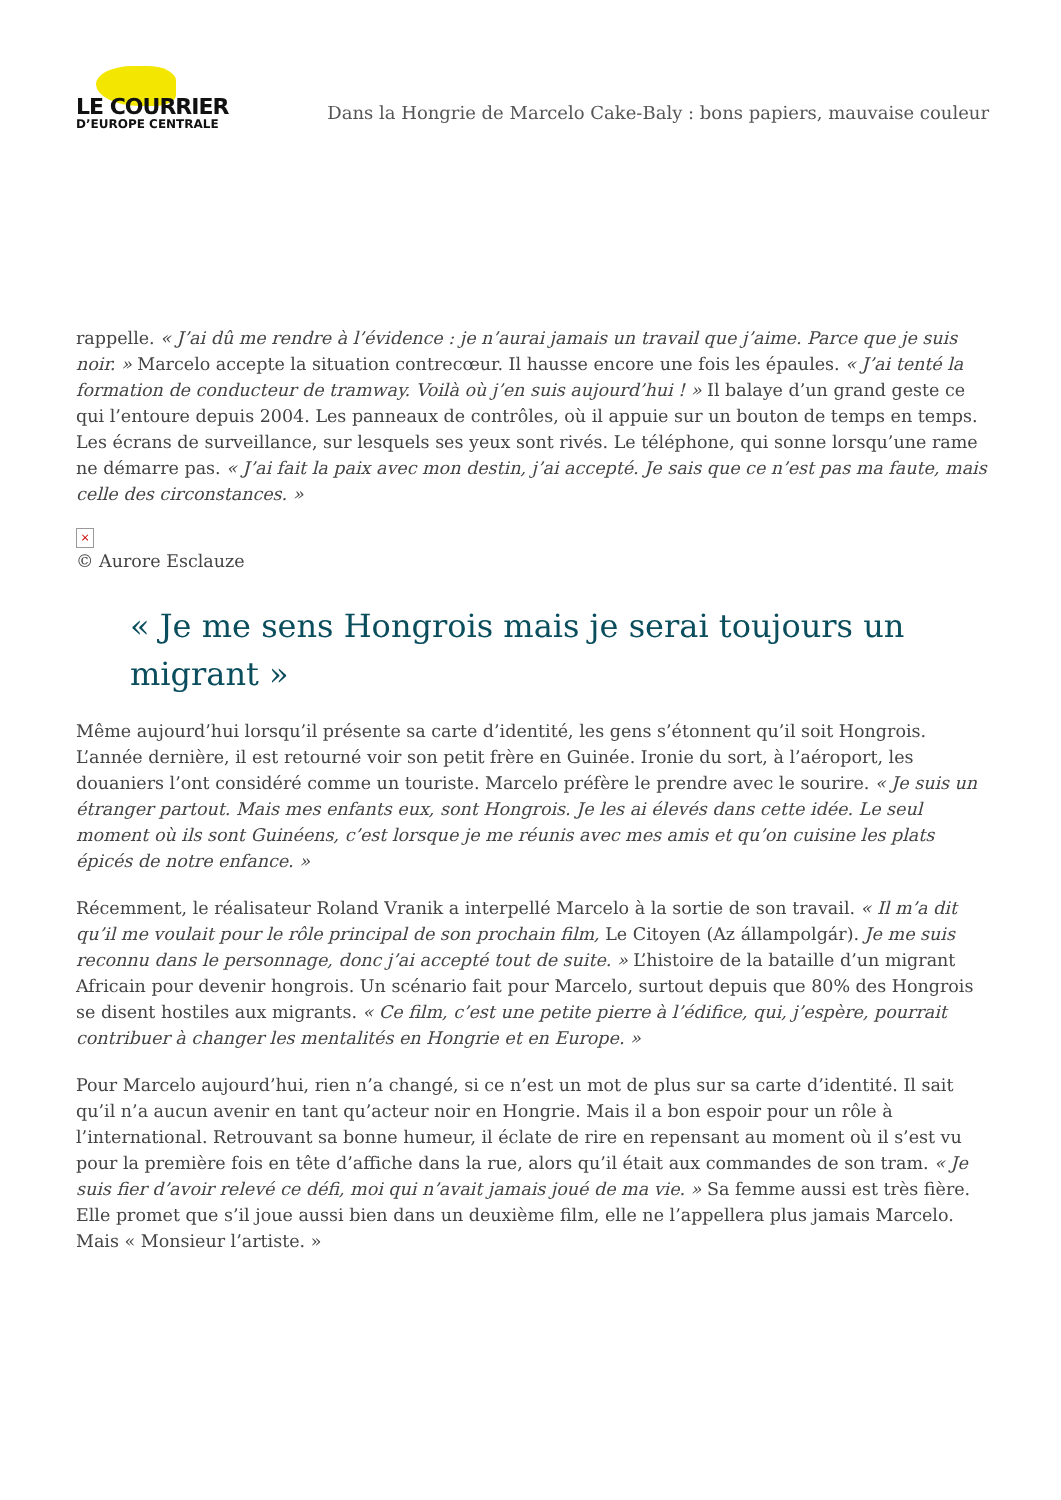LE COURRIER
D’EUROPE CENTRALE
Dans la Hongrie de Marcelo Cake-Baly : bons papiers, mauvaise couleur
rappelle. « J’ai dû me rendre à l’évidence : je n’aurai jamais un travail que j’aime. Parce que je suis noir. » Marcelo accepte la situation contrecœur. Il hausse encore une fois les épaules. « J’ai tenté la formation de conducteur de tramway. Voilà où j’en suis aujourd’hui ! » Il balaye d’un grand geste ce qui l’entoure depuis 2004. Les panneaux de contrôles, où il appuie sur un bouton de temps en temps. Les écrans de surveillance, sur lesquels ses yeux sont rivés. Le téléphone, qui sonne lorsqu’une rame ne démarre pas. « J’ai fait la paix avec mon destin, j’ai accepté. Je sais que ce n’est pas ma faute, mais celle des circonstances. »
×
© Aurore Esclauze
« Je me sens Hongrois mais je serai toujours un migrant »
Même aujourd’hui lorsqu’il présente sa carte d’identité, les gens s’étonnent qu’il soit Hongrois. L’année dernière, il est retourné voir son petit frère en Guinée. Ironie du sort, à l’aéroport, les douaniers l’ont considéré comme un touriste. Marcelo préfère le prendre avec le sourire. « Je suis un étranger partout. Mais mes enfants eux, sont Hongrois. Je les ai élevés dans cette idée. Le seul moment où ils sont Guinéens, c’est lorsque je me réunis avec mes amis et qu’on cuisine les plats épicés de notre enfance. »
Récemment, le réalisateur Roland Vranik a interpellé Marcelo à la sortie de son travail. « Il m’a dit qu’il me voulait pour le rôle principal de son prochain film, Le Citoyen (Az állampolgár). Je me suis reconnu dans le personnage, donc j’ai accepté tout de suite. » L’histoire de la bataille d’un migrant Africain pour devenir hongrois. Un scénario fait pour Marcelo, surtout depuis que 80% des Hongrois se disent hostiles aux migrants. « Ce film, c’est une petite pierre à l’édifice, qui, j’espère, pourrait contribuer à changer les mentalités en Hongrie et en Europe. »
Pour Marcelo aujourd’hui, rien n’a changé, si ce n’est un mot de plus sur sa carte d’identité. Il sait qu’il n’a aucun avenir en tant qu’acteur noir en Hongrie. Mais il a bon espoir pour un rôle à l’international. Retrouvant sa bonne humeur, il éclate de rire en repensant au moment où il s’est vu pour la première fois en tête d’affiche dans la rue, alors qu’il était aux commandes de son tram. « Je suis fier d’avoir relevé ce défi, moi qui n’avait jamais joué de ma vie. » Sa femme aussi est très fière. Elle promet que s’il joue aussi bien dans un deuxième film, elle ne l’appellera plus jamais Marcelo. Mais « Monsieur l’artiste. »